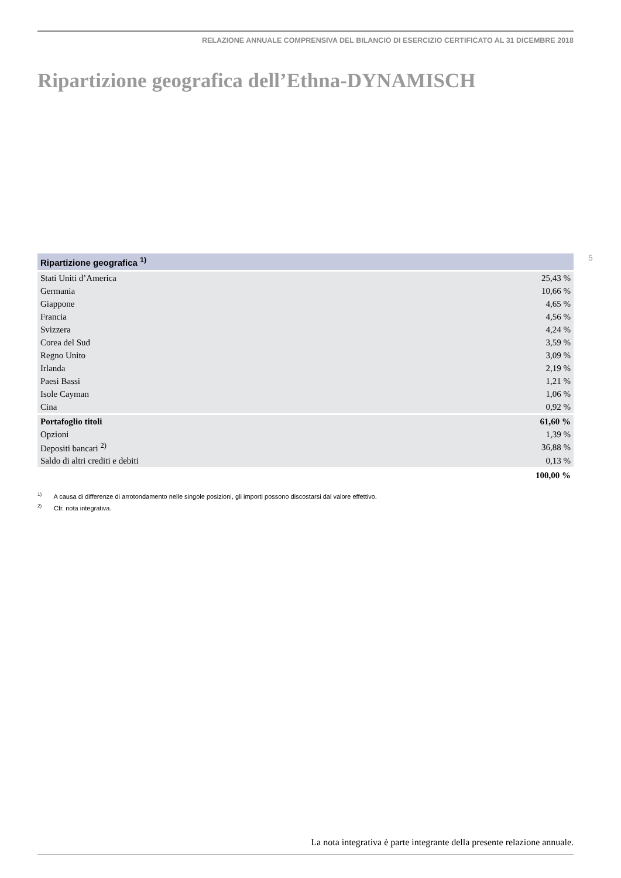RELAZIONE ANNUALE COMPRENSIVA DEL BILANCIO DI ESERCIZIO CERTIFICATO AL 31 DICEMBRE 2018
Ripartizione geografica dell’Ethna-DYNAMISCH
5
| Ripartizione geografica <sup>1)</sup> | |
| --- | --- |
| Stati Uniti d’America | 25,43 % |
| Germania | 10,66 % |
| Giappone | 4,65 % |
| Francia | 4,56 % |
| Svizzera | 4,24 % |
| Corea del Sud | 3,59 % |
| Regno Unito | 3,09 % |
| Irlanda | 2,19 % |
| Paesi Bassi | 1,21 % |
| Isole Cayman | 1,06 % |
| Cina | 0,92 % |
| Portafoglio titoli | 61,60 % |
| Opzioni | 1,39 % |
| Depositi bancari <sup>2)</sup> | 36,88 % |
| Saldo di altri crediti e debiti | 0,13 % |
| | 100,00 % |
<sup>1)</sup> A causa di differenze di arrotondamento nelle singole posizioni, gli importi possono discostarsi dal valore effettivo.
<sup>2)</sup> Cfr. nota integrativa.
La nota integrativa è parte integrante della presente relazione annuale.